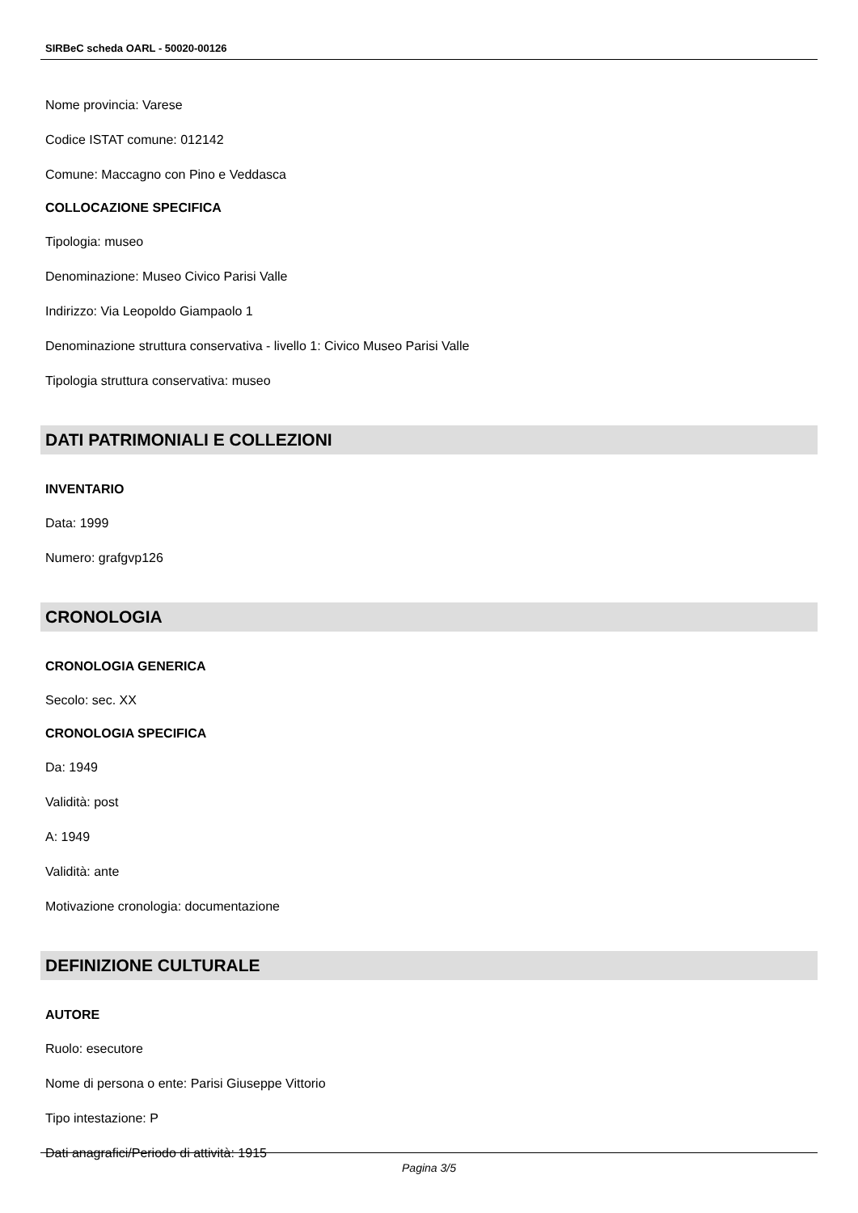SIRBeC scheda OARL - 50020-00126
Nome provincia: Varese
Codice ISTAT comune: 012142
Comune: Maccagno con Pino e Veddasca
COLLOCAZIONE SPECIFICA
Tipologia: museo
Denominazione: Museo Civico Parisi Valle
Indirizzo: Via Leopoldo Giampaolo 1
Denominazione struttura conservativa - livello 1: Civico Museo Parisi Valle
Tipologia struttura conservativa: museo
DATI PATRIMONIALI E COLLEZIONI
INVENTARIO
Data: 1999
Numero: grafgvp126
CRONOLOGIA
CRONOLOGIA GENERICA
Secolo: sec. XX
CRONOLOGIA SPECIFICA
Da: 1949
Validità: post
A: 1949
Validità: ante
Motivazione cronologia: documentazione
DEFINIZIONE CULTURALE
AUTORE
Ruolo: esecutore
Nome di persona o ente: Parisi Giuseppe Vittorio
Tipo intestazione: P
Dati anagrafici/Periodo di attività: 1915
Pagina 3/5